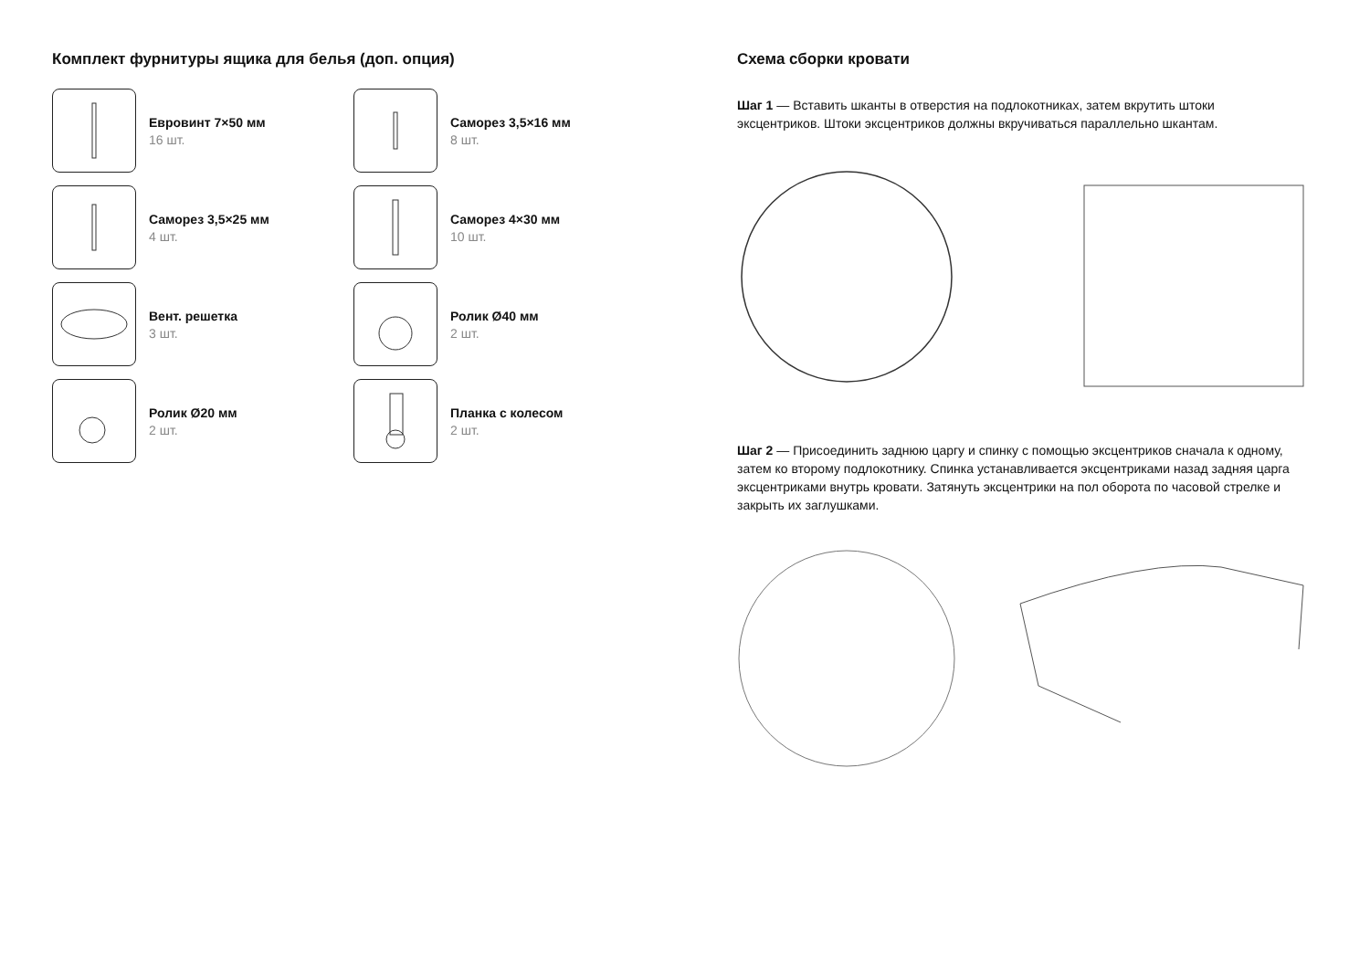Комплект фурнитуры ящика для белья (доп. опция)
Евровинт 7×50 мм
16 шт.
Саморез 3,5×16 мм
8 шт.
Саморез 3,5×25 мм
4 шт.
Саморез 4×30 мм
10 шт.
Вент. решетка
3 шт.
Ролик Ø40 мм
2 шт.
Ролик Ø20 мм
2 шт.
Планка с колесом
2 шт.
Схема сборки кровати
Шаг 1 — Вставить шканты в отверстия на подлокотниках, затем вкрутить штоки эксцентриков. Штоки эксцентриков должны вкручиваться параллельно шкантам.
Шаг 2 — Присоединить заднюю царгу и спинку с помощью эксцентриков сначала к одному, затем ко второму подлокотнику. Спинка устанавливается эксцентриками назад задняя царга эксцентриками внутрь кровати. Затянуть эксцентрики на пол оборота по часовой стрелке и закрыть их заглушками.